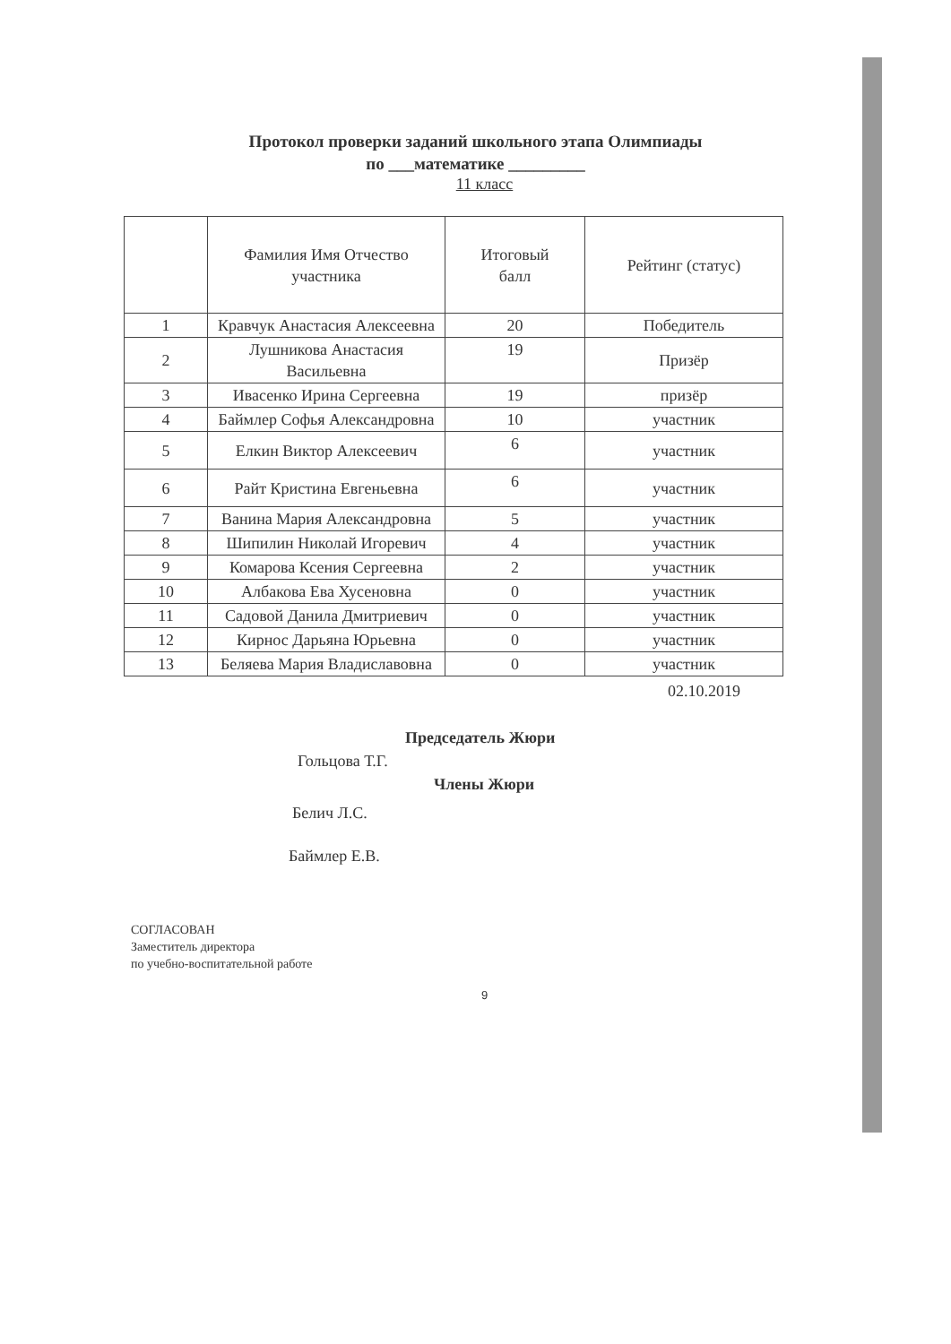Протокол проверки заданий школьного этапа Олимпиады
по ___математике _________
11 класс
| | Фамилия Имя Отчество участника | Итоговый балл | Рейтинг (статус) |
| --- | --- | --- | --- |
| 1 | Кравчук Анастасия Алексеевна | 20 | Победитель |
| 2 | Лушникова Анастасия Васильевна | 19 | Призёр |
| 3 | Ивасенко Ирина Сергеевна | 19 | призёр |
| 4 | Баймлер Софья Александровна | 10 | участник |
| 5 | Елкин Виктор Алексеевич | 6 | участник |
| 6 | Райт Кристина Евгеньевна | 6 | участник |
| 7 | Ванина Мария Александровна | 5 | участник |
| 8 | Шипилин Николай Игоревич | 4 | участник |
| 9 | Комарова Ксения Сергеевна | 2 | участник |
| 10 | Албакова Ева Хусеновна | 0 | участник |
| 11 | Садовой Данила Дмитриевич | 0 | участник |
| 12 | Кирнос Дарьяна Юрьевна | 0 | участник |
| 13 | Беляева Мария Владиславовна | 0 | участник |
02.10.2019
Председатель Жюри
Гольцова Т.Г.
Члены Жюри
Белич Л.С.
Баймлер Е.В.
СОГЛАСОВАН
Заместитель директора
по учебно-воспитательной работе
9